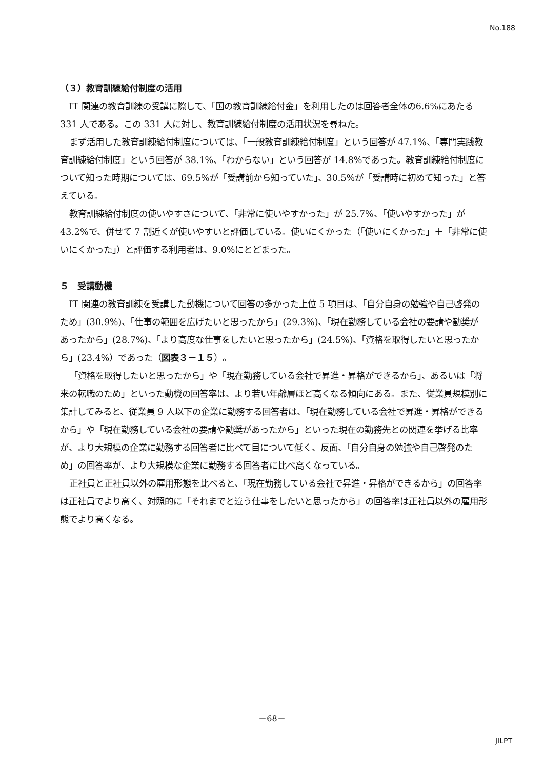No.188
（３）教育訓練給付制度の活用
IT 関連の教育訓練の受講に際して、「国の教育訓練給付金」を利用したのは回答者全体の6.6%にあたる 331 人である。この 331 人に対し、教育訓練給付制度の活用状況を尋ねた。
まず活用した教育訓練給付制度については、「一般教育訓練給付制度」という回答が 47.1%、「専門実践教育訓練給付制度」という回答が 38.1%、「わからない」という回答が 14.8%であった。教育訓練給付制度について知った時期については、69.5%が「受講前から知っていた」、30.5%が「受講時に初めて知った」と答えている。
教育訓練給付制度の使いやすさについて、「非常に使いやすかった」が 25.7%、「使いやすかった」が 43.2%で、併せて 7 割近くが使いやすいと評価している。使いにくかった（「使いにくかった」＋「非常に使いにくかった」）と評価する利用者は、9.0%にとどまった。
５　受講動機
IT 関連の教育訓練を受講した動機について回答の多かった上位 5 項目は、「自分自身の勉強や自己啓発のため」(30.9%)、「仕事の範囲を広げたいと思ったから」(29.3%)、「現在勤務している会社の要請や勧奨があったから」(28.7%)、「より高度な仕事をしたいと思ったから」(24.5%)、「資格を取得したいと思ったから」(23.4%）であった（図表３－１５）。
「資格を取得したいと思ったから」や「現在勤務している会社で昇進・昇格ができるから」、あるいは「将来の転職のため」といった動機の回答率は、より若い年齢層ほど高くなる傾向にある。また、従業員規模別に集計してみると、従業員 9 人以下の企業に勤務する回答者は、「現在勤務している会社で昇進・昇格ができるから」や「現在勤務している会社の要請や勧奨があったから」といった現在の勤務先との関連を挙げる比率が、より大規模の企業に勤務する回答者に比べて目について低く、反面、「自分自身の勉強や自己啓発のため」の回答率が、より大規模な企業に勤務する回答者に比べ高くなっている。
正社員と正社員以外の雇用形態を比べると、「現在勤務している会社で昇進・昇格ができるから」の回答率は正社員でより高く、対照的に「それまでと違う仕事をしたいと思ったから」の回答率は正社員以外の雇用形態でより高くなる。
－68－
JILPT